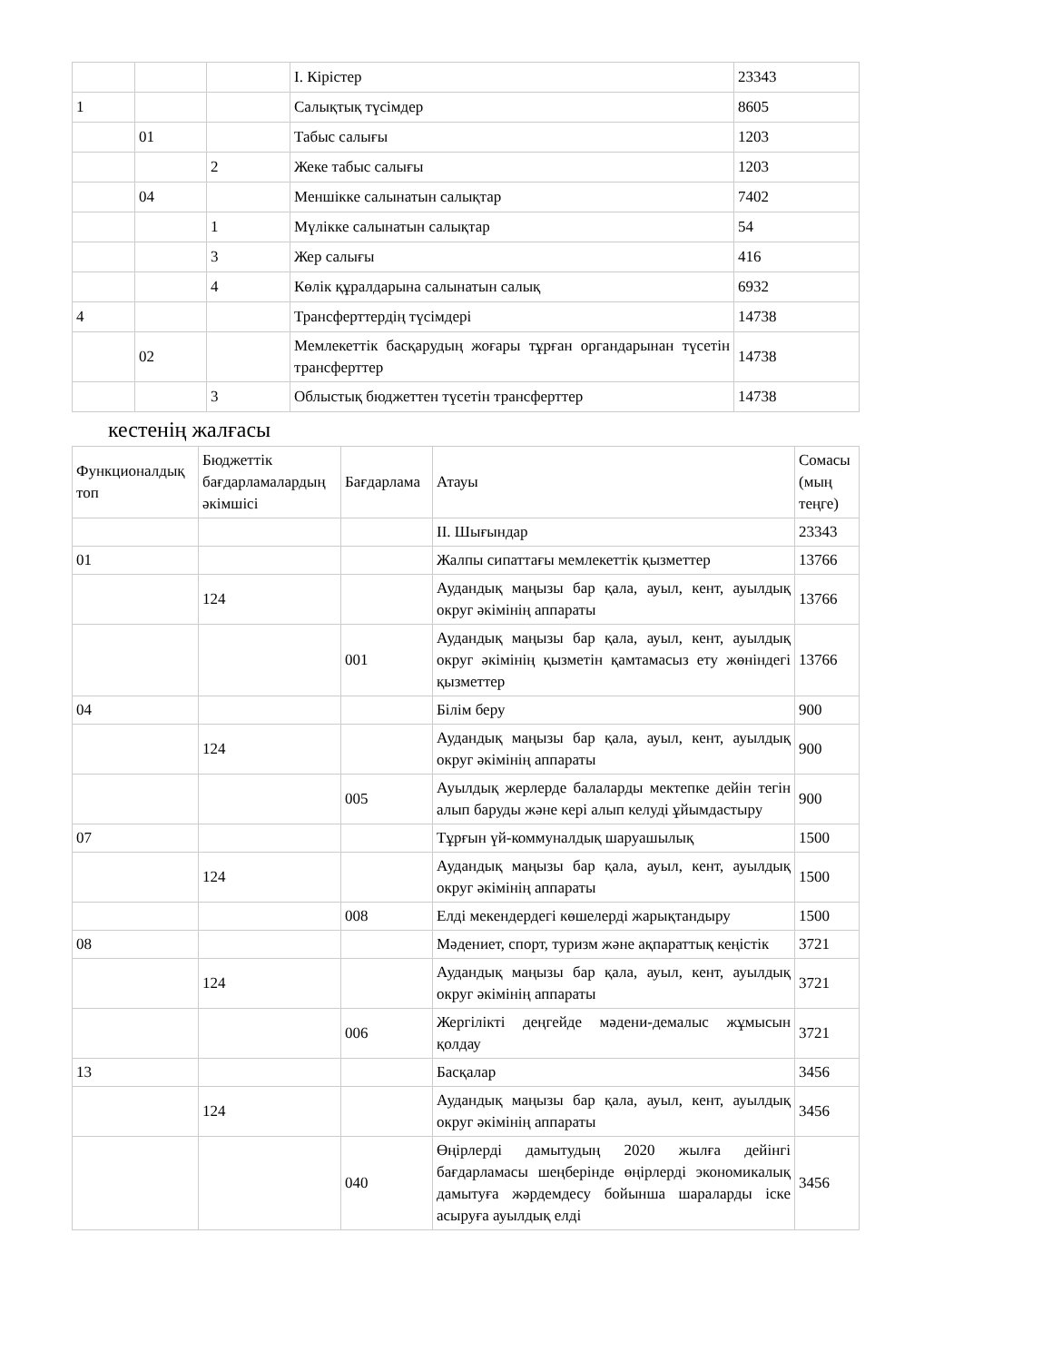| | | | I. Кірістер | 23343 |
| 1 | | | Салықтық түсімдер | 8605 |
| | 01 | | Табыс салығы | 1203 |
| | | 2 | Жеке табыс салығы | 1203 |
| | 04 | | Меншікке салынатын салықтар | 7402 |
| | | 1 | Мүлікке салынатын салықтар | 54 |
| | | 3 | Жер салығы | 416 |
| | | 4 | Көлік құралдарына салынатын салық | 6932 |
| 4 | | | Трансферттердің түсімдері | 14738 |
| | 02 | | Мемлекеттік басқарудың жоғары тұрған органдарынан түсетін трансферттер | 14738 |
| | | 3 | Облыстық бюджеттен түсетін трансферттер | 14738 |
кестенің жалғасы
| Функционалдық топ | Бюджеттік бағдарламалардың әкімшісі | Бағдарлама | Атауы | Сомасы (мың теңге) |
| | | | II. Шығындар | 23343 |
| 01 | | | Жалпы сипаттағы мемлекеттік қызметтер | 13766 |
| | 124 | | Аудандық маңызы бар қала, ауыл, кент, ауылдық округ әкімінің аппараты | 13766 |
| | | 001 | Аудандық маңызы бар қала, ауыл, кент, ауылдық округ әкімінің қызметін қамтамасыз ету жөніндегі қызметтер | 13766 |
| 04 | | | Білім беру | 900 |
| | 124 | | Аудандық маңызы бар қала, ауыл, кент, ауылдық округ әкімінің аппараты | 900 |
| | | 005 | Ауылдық жерлерде балаларды мектепке дейін тегін алып баруды және кері алып келуді ұйымдастыру | 900 |
| 07 | | | Тұрғын үй-коммуналдық шаруашылық | 1500 |
| | 124 | | Аудандық маңызы бар қала, ауыл, кент, ауылдық округ әкімінің аппараты | 1500 |
| | | 008 | Елді мекендердегі көшелерді жарықтандыру | 1500 |
| 08 | | | Мәдениет, спорт, туризм және ақпараттық кеңістік | 3721 |
| | 124 | | Аудандық маңызы бар қала, ауыл, кент, ауылдық округ әкімінің аппараты | 3721 |
| | | 006 | Жергілікті деңгейде мәдени-демалыс жұмысын қолдау | 3721 |
| 13 | | | Басқалар | 3456 |
| | 124 | | Аудандық маңызы бар қала, ауыл, кент, ауылдық округ әкімінің аппараты | 3456 |
| | | 040 | Өңірлерді дамытудың 2020 жылға дейінгі бағдарламасы шеңберінде өңірлерді экономикалық дамытуға жәрдемдесу бойынша шараларды іске асыруға ауылдық елді | 3456 |